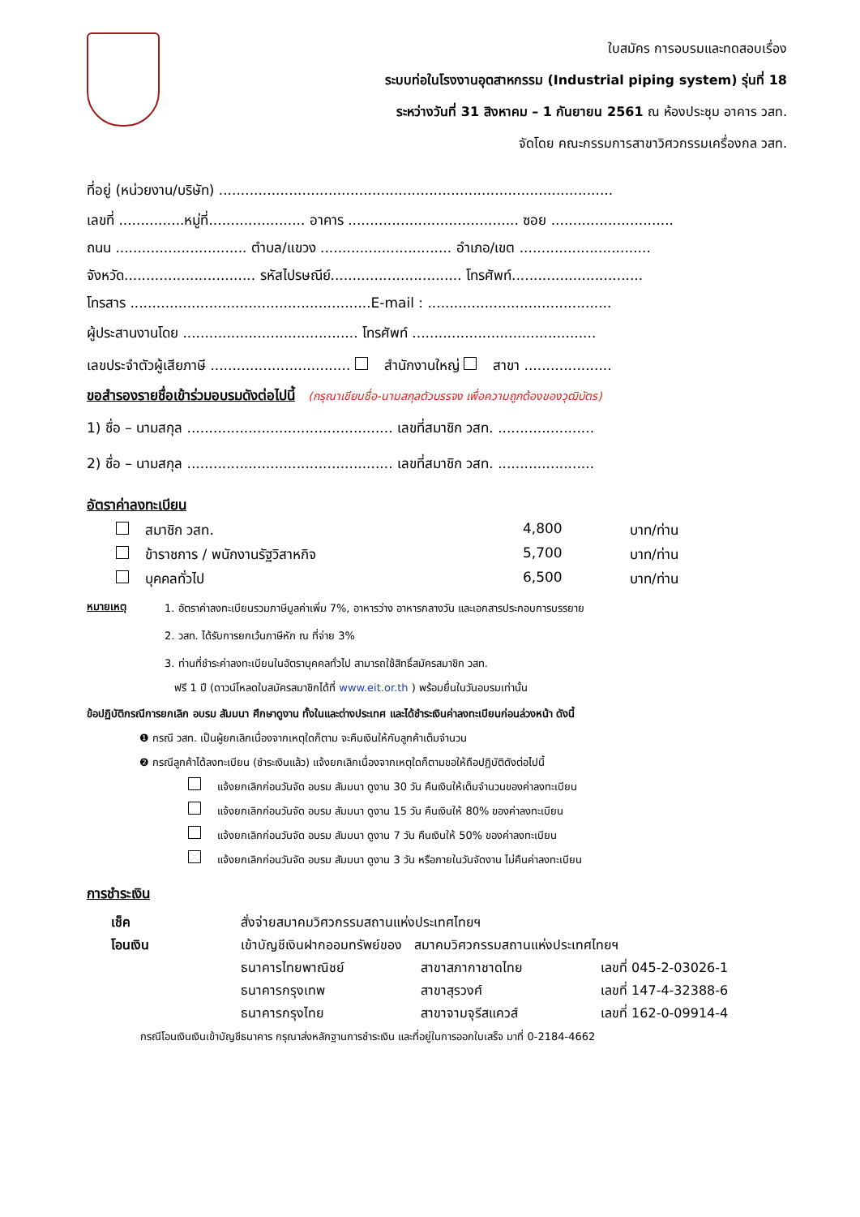ใบสมัคร การอบรมและทดสอบเรื่อง
ระบบท่อในโรงงานอุตสาหกรรม (Industrial piping system) รุ่นที่ 18
ระหว่างวันที่ 31 สิงหาคม – 1 กันยายน 2561 ณ ห้องประชุม อาคาร วสท.
จัดโดย คณะกรรมการสาขาวิศวกรรมเครื่องกล วสท.
ที่อยู่ (หน่วยงาน/บริษัท) ..........................................................................................
เลขที่ ...............หมู่ที่...................... อาคาร ....................................... ซอย ............................
ถนน .............................. ตำบล/แขวง .............................. อำเภอ/เขต ..............................
จังหวัด.............................. รหัสไปรษณีย์.............................. โทรศัพท์..............................
โทรสาร .......................................................E-mail : ..........................................
ผู้ประสานงานโดย ........................................ โทรศัพท์ ..........................................
เลขประจำตัวผู้เสียภาษี ................................ สำนักงานใหญ่ สาขา ....................
ขอสำรองรายชื่อเข้าร่วมอบรมดังต่อไปนี้ (กรุณาเขียนชื่อ-นามสกุลตัวบรรจง เพื่อความถูกต้องของวุฒิบัตร)
1) ชื่อ – นามสกุล ............................................... เลขที่สมาชิก วสท. ......................
2) ชื่อ – นามสกุล ............................................... เลขที่สมาชิก วสท. ......................
อัตราค่าลงทะเบียน
| สมาชิก วสท. | 4,800 | บาท/ท่าน |
| ข้าราชการ / พนักงานรัฐวิสาหกิจ | 5,700 | บาท/ท่าน |
| บุคคลทั่วไป | 6,500 | บาท/ท่าน |
| หมายเหตุ | 1. อัตราค่าลงทะเบียนรวมภาษีมูลค่าเพิ่ม 7%, อาหารว่าง อาหารกลางวัน และเอกสารประกอบการบรรยาย |
| | 2. วสท. ได้รับการยกเว้นภาษีหัก ณ ที่จ่าย 3% |
| | 3. ท่านที่ชำระค่าลงทะเบียนในอัตราบุคคลทั่วไป สามารถใช้สิทธิ์สมัครสมาชิก วสท. ฟรี 1 ปี (ดาวน์โหลดใบสมัครสมาชิกได้ที่ www.eit.or.th ) พร้อมยื่นในวันอบรมเท่านั้น |
ข้อปฏิบัติกรณีการยกเลิก อบรม สัมมนา ศึกษาดูงาน ทั้งในและต่างประเทศ และได้ชำระเงินค่าลงทะเบียนก่อนล่วงหน้า ดังนี้
❶ กรณี วสท. เป็นผู้ยกเลิกเนื่องจากเหตุใดก็ตาม จะคืนเงินให้กับลูกค้าเต็มจำนวน
❷ กรณีลูกค้าได้ลงทะเบียน (ชำระเงินแล้ว) แจ้งยกเลิกเนื่องจากเหตุใดก็ตามขอให้ถือปฏิบัติดังต่อไปนี้
แจ้งยกเลิกก่อนวันจัด อบรม สัมมนา ดูงาน 30 วัน คืนเงินให้เต็มจำนวนของค่าลงทะเบียน
แจ้งยกเลิกก่อนวันจัด อบรม สัมมนา ดูงาน 15 วัน คืนเงินให้ 80% ของค่าลงทะเบียน
แจ้งยกเลิกก่อนวันจัด อบรม สัมมนา ดูงาน 7 วัน คืนเงินให้ 50% ของค่าลงทะเบียน
แจ้งยกเลิกก่อนวันจัด อบรม สัมมนา ดูงาน 3 วัน หรือภายในวันจัดงาน ไม่คืนค่าลงทะเบียน
การชำระเงิน
| เช็ค | สั่งจ่ายสมาคมวิศวกรรมสถานแห่งประเทศไทยฯ | | |
| โอนเงิน | เข้าบัญชีเงินฝากออมทรัพย์ของ สมาคมวิศวกรรมสถานแห่งประเทศไทยฯ | | |
| | ธนาคารไทยพาณิชย์ | สาขาสภากาชาดไทย | เลขที่ 045-2-03026-1 |
| | ธนาคารกรุงเทพ | สาขาสุรวงศ์ | เลขที่ 147-4-32388-6 |
| | ธนาคารกรุงไทย | สาขาจามจุรีสแควส์ | เลขที่ 162-0-09914-4 |
กรณีโอนเงินเงินเข้าบัญชีธนาคาร กรุณาส่งหลักฐานการชำระเงิน และที่อยู่ในการออกใบเสร็จ มาที่ 0-2184-4662